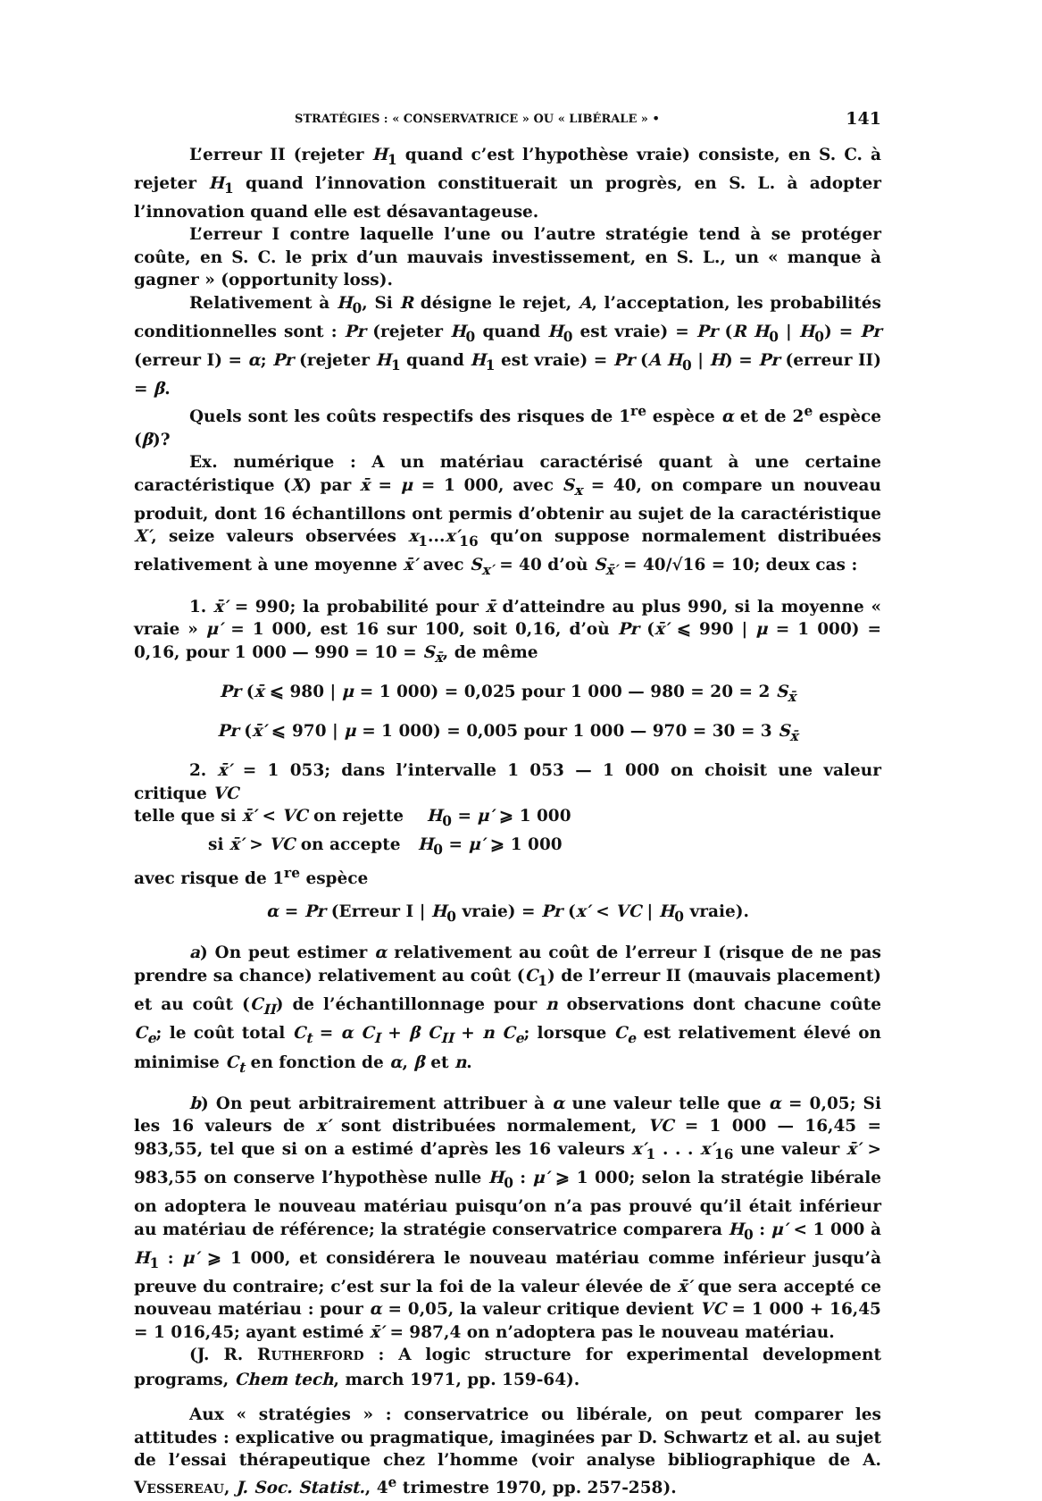STRATÉGIES : « CONSERVATRICE » OU « LIBÉRALE » • 141
L’erreur II (rejeter H<sub>1</sub> quand c’est l’hypothèse vraie) consiste, en S. C. à rejeter H<sub>1</sub> quand l’innovation constituerait un progrès, en S. L. à adopter l’innovation quand elle est désavantageuse.
L’erreur I contre laquelle l’une ou l’autre stratégie tend à se protéger coûte, en S. C. le prix d’un mauvais investissement, en S. L., un « manque à gagner » (opportunity loss).
Relativement à H<sub>0</sub>, Si R désigne le rejet, A, l’acceptation, les probabilités conditionnelles sont : Pr (rejeter H<sub>0</sub> quand H<sub>0</sub> est vraie) = Pr (R H<sub>0</sub> | H<sub>0</sub>) = Pr (erreur I) = α; Pr (rejeter H<sub>1</sub> quand H<sub>1</sub> est vraie) = Pr (A H<sub>0</sub> | H) = Pr (erreur II) = β.
Quels sont les coûts respectifs des risques de 1<sup>re</sup> espèce α et de 2<sup>e</sup> espèce (β)?
Ex. numérique : A un matériau caractérisé quant à une certaine caractéristique (X) par x̄ = μ = 1 000, avec S<sub>x</sub> = 40, on compare un nouveau produit, dont 16 échantillons ont permis d’obtenir au sujet de la caractéristique X′, seize valeurs observées x<sub>1</sub>...x′<sub>16</sub> qu’on suppose normalement distribuées relativement à une moyenne x̄′ avec S<sub>x′</sub> = 40 d’où S<sub>x̄′</sub> = 40/√16 = 10; deux cas :
1. x̄′ = 990; la probabilité pour x̄ d’atteindre au plus 990, si la moyenne « vraie » μ′ = 1 000, est 16 sur 100, soit 0,16, d’où Pr (x̄′ ⩽ 990 | μ = 1 000) = 0,16, pour 1 000 — 990 = 10 = S<sub>x̄</sub>, de même
Pr (x̄ ⩽ 980 | μ = 1 000) = 0,025 pour 1 000 — 980 = 20 = 2 S<sub>x̄</sub>
Pr (x̄′ ⩽ 970 | μ = 1 000) = 0,005 pour 1 000 — 970 = 30 = 3 S<sub>x̄</sub>
2. x̄′ = 1 053; dans l’intervalle 1 053 — 1 000 on choisit une valeur critique VC
telle que si x̄′ < VC on rejette H<sub>0</sub> = μ′ ⩾ 1 000
si x̄′ > VC on accepte H<sub>0</sub> = μ′ ⩾ 1 000
avec risque de 1<sup>re</sup> espèce
α = Pr (Erreur I | H<sub>0</sub> vraie) = Pr (x′ < VC | H<sub>0</sub> vraie).
a) On peut estimer α relativement au coût de l’erreur I (risque de ne pas prendre sa chance) relativement au coût (C<sub>1</sub>) de l’erreur II (mauvais placement) et au coût (C<sub>II</sub>) de l’échantillonnage pour n observations dont chacune coûte C<sub>e</sub>; le coût total C<sub>t</sub> = α C<sub>I</sub> + β C<sub>II</sub> + n C<sub>e</sub>; lorsque C<sub>e</sub> est relativement élevé on minimise C<sub>t</sub> en fonction de α, β et n.
b) On peut arbitrairement attribuer à α une valeur telle que α = 0,05; Si les 16 valeurs de x′ sont distribuées normalement, VC = 1 000 — 16,45 = 983,55, tel que si on a estimé d’après les 16 valeurs x′<sub>1</sub> . . . x′<sub>16</sub> une valeur x̄′ > 983,55 on conserve l’hypothèse nulle H<sub>0</sub> : μ′ ⩾ 1 000; selon la stratégie libérale on adoptera le nouveau matériau puisqu’on n’a pas prouvé qu’il était inférieur au matériau de référence; la stratégie conservatrice comparera H<sub>0</sub> : μ′ < 1 000 à H<sub>1</sub> : μ′ ⩾ 1 000, et considérera le nouveau matériau comme inférieur jusqu’à preuve du contraire; c’est sur la foi de la valeur élevée de x̄′ que sera accepté ce nouveau matériau : pour α = 0,05, la valeur critique devient VC = 1 000 + 16,45 = 1 016,45; ayant estimé x̄′ = 987,4 on n’adoptera pas le nouveau matériau.
(J. R. RUTHERFORD : A logic structure for experimental development programs, Chem tech, march 1971, pp. 159-64).
Aux « stratégies » : conservatrice ou libérale, on peut comparer les attitudes : explicative ou pragmatique, imaginées par D. Schwartz et al. au sujet de l’essai thérapeutique chez l’homme (voir analyse bibliographique de A. VESSEREAU, J. Soc. Statist., 4<sup>e</sup> trimestre 1970, pp. 257-258).